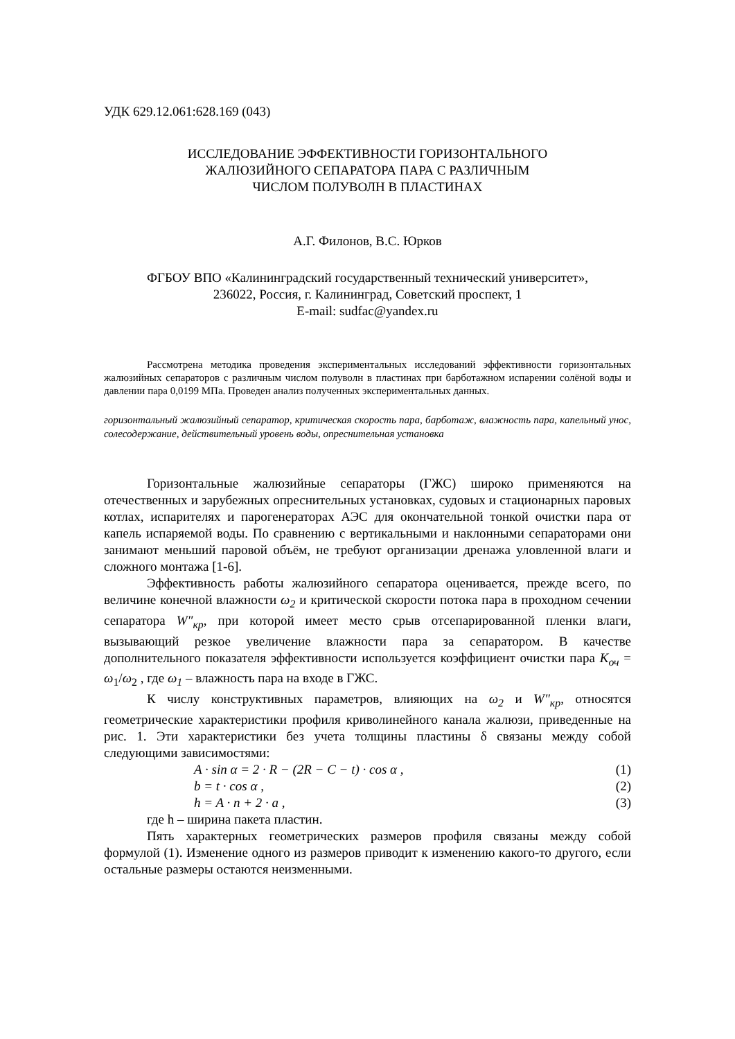УДК 629.12.061:628.169 (043)
ИССЛЕДОВАНИЕ ЭФФЕКТИВНОСТИ ГОРИЗОНТАЛЬНОГО
ЖАЛЮЗИЙНОГО СЕПАРАТОРА ПАРА С РАЗЛИЧНЫМ
ЧИСЛОМ ПОЛУВОЛН В ПЛАСТИНАХ
А.Г. Филонов, В.С. Юрков
ФГБОУ ВПО «Калининградский государственный технический университет»,
236022, Россия, г. Калининград, Советский проспект, 1
E-mail: sudfac@yandex.ru
Рассмотрена методика проведения экспериментальных исследований эффективности горизонтальных жалюзийных сепараторов с различным числом полуволн в пластинах при барботажном испарении солёной воды и давлении пара 0,0199 МПа. Проведен анализ полученных экспериментальных данных.
горизонтальный жалюзийный сепаратор, критическая скорость пара, барботаж, влажность пара, капельный унос, солесодержание, действительный уровень воды, опреснительная установка
Горизонтальные жалюзийные сепараторы (ГЖС) широко применяются на отечественных и зарубежных опреснительных установках, судовых и стационарных паровых котлах, испарителях и парогенераторах АЭС для окончательной тонкой очистки пара от капель испаряемой воды. По сравнению с вертикальными и наклонными сепараторами они занимают меньший паровой объём, не требуют организации дренажа уловленной влаги и сложного монтажа [1-6].
Эффективность работы жалюзийного сепаратора оценивается, прежде всего, по величине конечной влажности ω<sub>2</sub> и критической скорости потока пара в проходном сечении сепаратора W″<sub>кр</sub>, при которой имеет место срыв отсепарированной пленки влаги, вызывающий резкое увеличение влажности пара за сепаратором. В качестве дополнительного показателя эффективности используется коэффициент очистки пара K<sub>оч</sub> = ω<sub>1</sub>/ω<sub>2</sub> , где ω<sub>1</sub> – влажность пара на входе в ГЖС.
К числу конструктивных параметров, влияющих на ω<sub>2</sub> и W″<sub>кр</sub>, относятся геометрические характеристики профиля криволинейного канала жалюзи, приведенные на рис. 1. Эти характеристики без учета толщины пластины δ связаны между собой следующими зависимостями:
A · sin α = 2 · R − (2R − C − t) · cos α , (1)
b = t · cos α , (2)
h = A · n + 2 · a , (3)
где h – ширина пакета пластин.
Пять характерных геометрических размеров профиля связаны между собой формулой (1). Изменение одного из размеров приводит к изменению какого-то другого, если остальные размеры остаются неизменными.